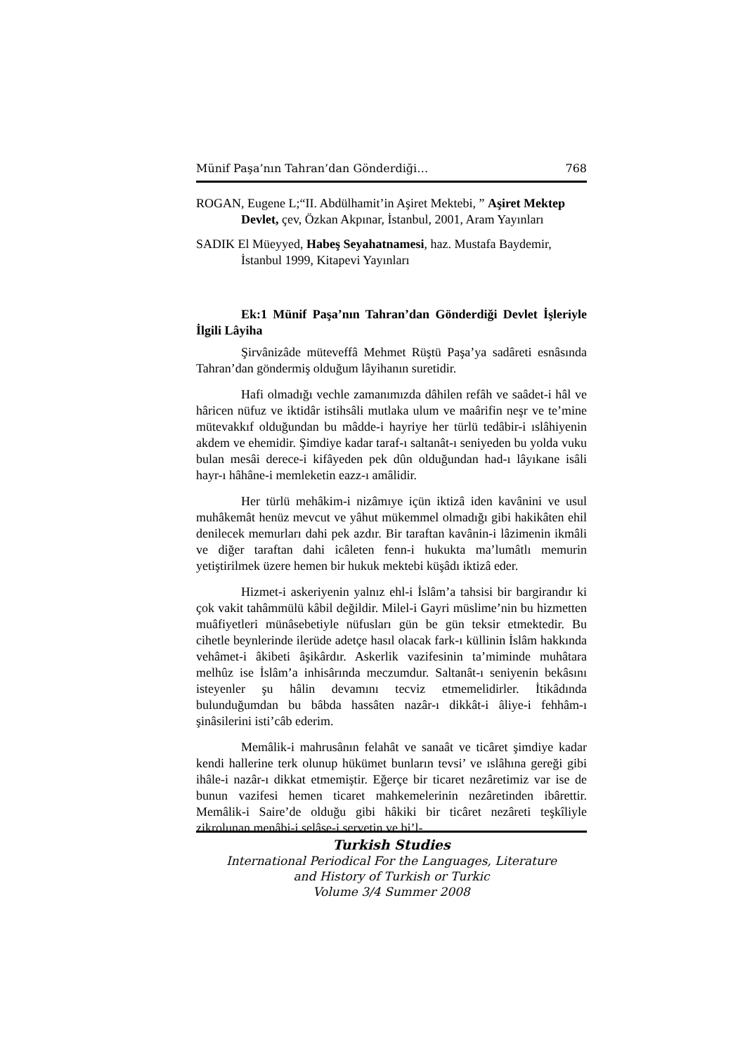Münif Paşa’nın Tahran’dan Gönderdiği… 768
ROGAN, Eugene L;“II. Abdülhamit’in Aşiret Mektebi, ” Aşiret Mektep Devlet, çev, Özkan Akpınar, İstanbul, 2001, Aram Yayınları
SADIK El Müeyyed, Habeş Seyahatnamesi, haz. Mustafa Baydemir, İstanbul 1999, Kitapevi Yayınları
Ek:1 Münif Paşa’nın Tahran’dan Gönderdiği Devlet İşleriyle İlgili Lâyiha
Şirvânizâde müteveffâ Mehmet Rüştü Paşa’ya sadâreti esnâsında Tahran’dan göndermiş olduğum lâyihanın suretidir.
Hafi olmadığı vechle zamanımızda dâhilen refâh ve saâdet-i hâl ve hâricen nüfuz ve iktidâr istihsâli mutlaka ulum ve maârifin neşr ve te’mine mütevakkıf olduğundan bu mâdde-i hayriye her türlü tedâbir-i ıslâhiyenin akdem ve ehemidir. Şimdiye kadar taraf-ı saltanât-ı seniyeden bu yolda vuku bulan mesâi derece-i kifâyeden pek dûn olduğundan had-ı lâyıkane isâli hayr-ı hâhâne-i memleketin eazz-ı amâlidir.
Her türlü mehâkim-i nizâmıye içün iktizâ iden kavânini ve usul muhâkemât henüz mevcut ve yâhut mükemmel olmadığı gibi hakikâten ehil denilecek memurları dahi pek azdır. Bir taraftan kavânin-i lâzimenin ikmâli ve diğer taraftan dahi icâleten fenn-i hukukta ma’lumâtlı memurin yetiştirilmek üzere hemen bir hukuk mektebi küşâdı iktizâ eder.
Hizmet-i askeriyenin yalnız ehl-i İslâm’a tahsisi bir bargirandır ki çok vakit tahâmmülü kâbil değildir. Milel-i Gayri müslime’nin bu hizmetten muâfiyetleri münâsebetiyle nüfusları gün be gün teksir etmektedir. Bu cihetle beynlerinde ilerüde adetçe hasıl olacak fark-ı küllinin İslâm hakkında vehâmet-i âkibeti âşikârdır. Askerlik vazifesinin ta’miminde muhâtara melhûz ise İslâm’a inhisârında meczumdur. Saltanât-ı seniyenin bekâsını isteyenler şu hâlin devamını tecviz etmemelidirler. İtikâdında bulunduğumdan bu bâbda hassâten nazâr-ı dikkât-i âliye-i fehhâm-ı şinâsilerini isti’câb ederim.
Memâlik-i mahrusânın felahât ve sanaât ve ticâret şimdiye kadar kendi hallerine terk olunup hükümet bunların tevsi’ ve ıslâhına gereği gibi ihâle-i nazâr-ı dikkat etmemiştir. Eğerçe bir ticaret nezâretimiz var ise de bunun vazifesi hemen ticaret mahkemelerinin nezâretinden ibârettir. Memâlik-i Saire’de olduğu gibi hâkiki bir ticâret nezâreti teşkîliyle zikrolunan menâbi-i selâse-i servetin ve bi’l-
Turkish Studies
International Periodical For the Languages, Literature
and History of Turkish or Turkic
Volume 3/4 Summer 2008